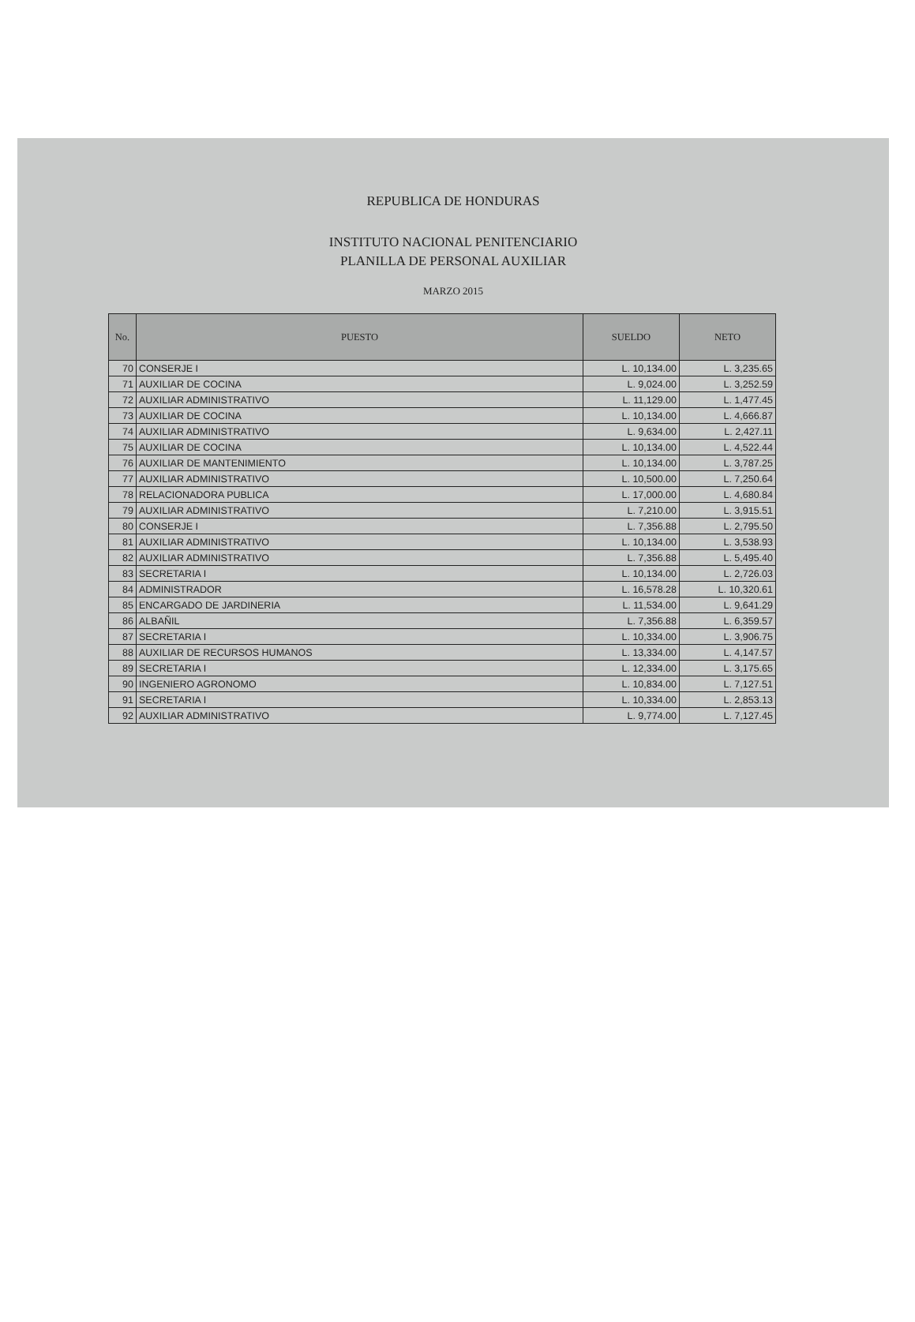REPUBLICA DE HONDURAS
INSTITUTO NACIONAL PENITENCIARIO
PLANILLA DE PERSONAL AUXILIAR
MARZO 2015
| No. | PUESTO | SUELDO | NETO |
| --- | --- | --- | --- |
| 70 | CONSERJE I | L. 10,134.00 | L. 3,235.65 |
| 71 | AUXILIAR DE COCINA | L. 9,024.00 | L. 3,252.59 |
| 72 | AUXILIAR ADMINISTRATIVO | L. 11,129.00 | L. 1,477.45 |
| 73 | AUXILIAR DE COCINA | L. 10,134.00 | L. 4,666.87 |
| 74 | AUXILIAR ADMINISTRATIVO | L. 9,634.00 | L. 2,427.11 |
| 75 | AUXILIAR DE COCINA | L. 10,134.00 | L. 4,522.44 |
| 76 | AUXILIAR DE MANTENIMIENTO | L. 10,134.00 | L. 3,787.25 |
| 77 | AUXILIAR ADMINISTRATIVO | L. 10,500.00 | L. 7,250.64 |
| 78 | RELACIONADORA PUBLICA | L. 17,000.00 | L. 4,680.84 |
| 79 | AUXILIAR ADMINISTRATIVO | L. 7,210.00 | L. 3,915.51 |
| 80 | CONSERJE I | L. 7,356.88 | L. 2,795.50 |
| 81 | AUXILIAR ADMINISTRATIVO | L. 10,134.00 | L. 3,538.93 |
| 82 | AUXILIAR ADMINISTRATIVO | L. 7,356.88 | L. 5,495.40 |
| 83 | SECRETARIA I | L. 10,134.00 | L. 2,726.03 |
| 84 | ADMINISTRADOR | L. 16,578.28 | L. 10,320.61 |
| 85 | ENCARGADO DE JARDINERIA | L. 11,534.00 | L. 9,641.29 |
| 86 | ALBAÑIL | L. 7,356.88 | L. 6,359.57 |
| 87 | SECRETARIA I | L. 10,334.00 | L. 3,906.75 |
| 88 | AUXILIAR DE RECURSOS HUMANOS | L. 13,334.00 | L. 4,147.57 |
| 89 | SECRETARIA I | L. 12,334.00 | L. 3,175.65 |
| 90 | INGENIERO AGRONOMO | L. 10,834.00 | L. 7,127.51 |
| 91 | SECRETARIA I | L. 10,334.00 | L. 2,853.13 |
| 92 | AUXILIAR ADMINISTRATIVO | L. 9,774.00 | L. 7,127.45 |